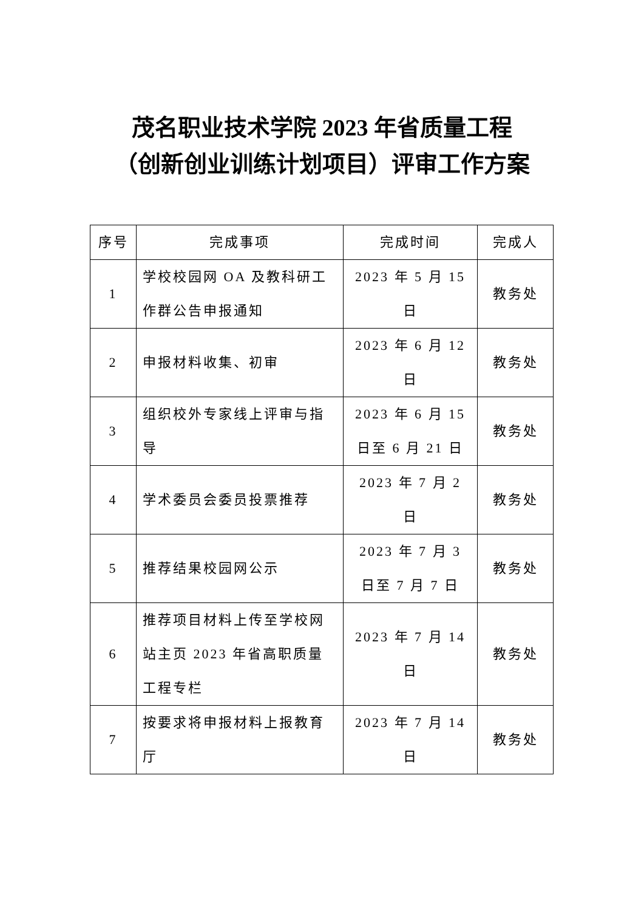茂名职业技术学院 2023 年省质量工程
（创新创业训练计划项目）评审工作方案
| 序号 | 完成事项 | 完成时间 | 完成人 |
| --- | --- | --- | --- |
| 1 | 学校校园网 OA 及教科研工作群公告申报通知 | 2023 年 5 月 15 日 | 教务处 |
| 2 | 申报材料收集、初审 | 2023 年 6 月 12 日 | 教务处 |
| 3 | 组织校外专家线上评审与指导 | 2023 年 6 月 15 日至 6 月 21 日 | 教务处 |
| 4 | 学术委员会委员投票推荐 | 2023 年 7 月 2 日 | 教务处 |
| 5 | 推荐结果校园网公示 | 2023 年 7 月 3 日至 7 月 7 日 | 教务处 |
| 6 | 推荐项目材料上传至学校网站主页 2023 年省高职质量工程专栏 | 2023 年 7 月 14 日 | 教务处 |
| 7 | 按要求将申报材料上报教育厅 | 2023 年 7 月 14 日 | 教务处 |